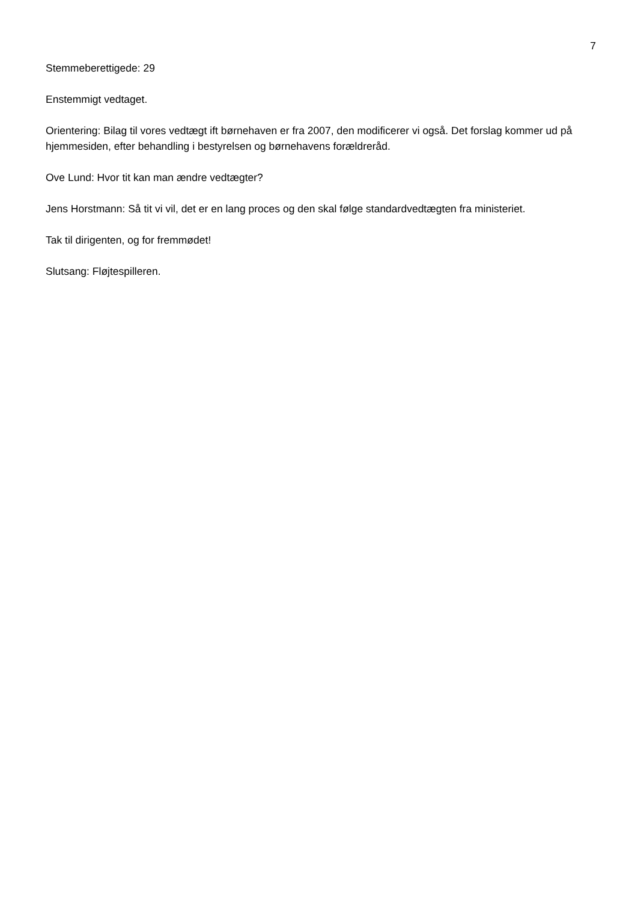7
Stemmeberettigede: 29
Enstemmigt vedtaget.
Orientering: Bilag til vores vedtægt ift børnehaven er fra 2007, den modificerer vi også. Det forslag kommer ud på hjemmesiden, efter behandling i bestyrelsen og børnehavens forældreråd.
Ove Lund: Hvor tit kan man ændre vedtægter?
Jens Horstmann: Så tit vi vil, det er en lang proces og den skal følge standardvedtægten fra ministeriet.
Tak til dirigenten, og for fremmødet!
Slutsang: Fløjtespilleren.